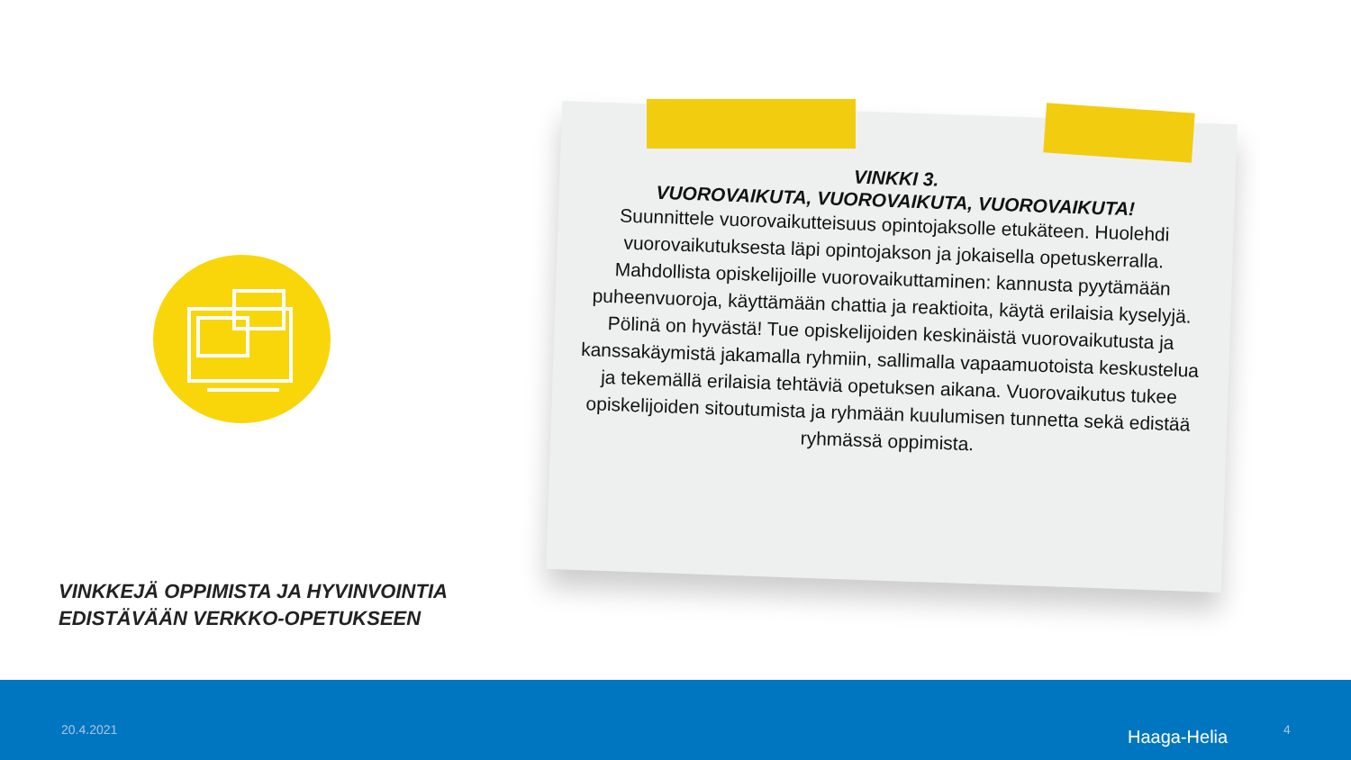VINKKI 3.
VUOROVAIKUTA, VUOROVAIKUTA, VUOROVAIKUTA!
Suunnittele vuorovaikutteisuus opintojaksolle etukäteen. Huolehdi vuorovaikutuksesta läpi opintojakson ja jokaisella opetuskerralla. Mahdollista opiskelijoille vuorovaikuttaminen: kannusta pyytämään puheenvuoroja, käyttämään chattia ja reaktioita, käytä erilaisia kyselyjä. Pölinä on hyvästä! Tue opiskelijoiden keskinäistä vuorovaikutusta ja kanssakäymistä jakamalla ryhmiin, sallimalla vapaamuotoista keskustelua ja tekemällä erilaisia tehtäviä opetuksen aikana. Vuorovaikutus tukee opiskelijoiden sitoutumista ja ryhmään kuulumisen tunnetta sekä edistää ryhmässä oppimista.
VINKKEJÄ OPPIMISTA JA HYVINVOINTIA
EDISTÄVÄÄN VERKKO-OPETUKSEEN
20.4.2021 Haaga-Helia 4